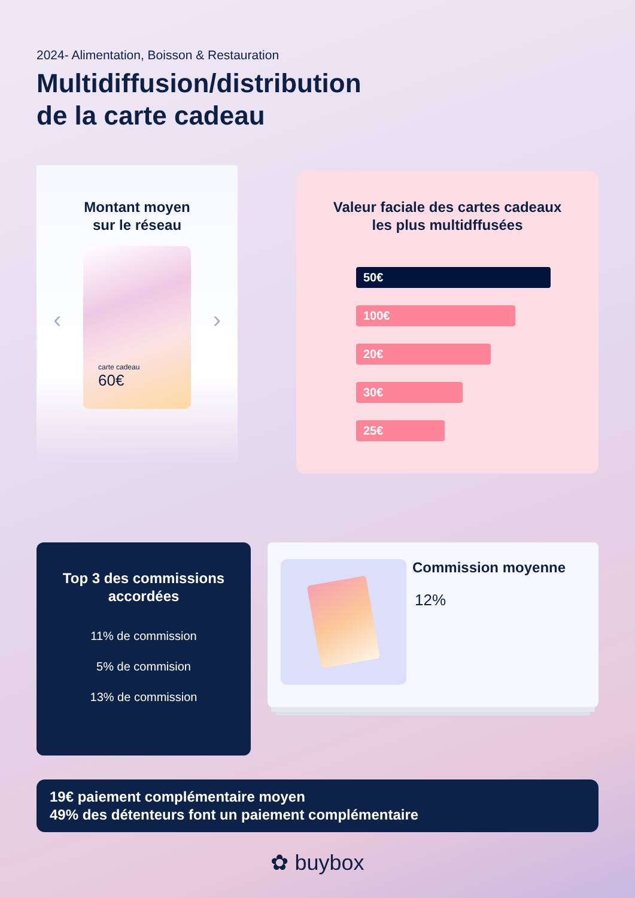2024- Alimentation, Boisson & Restauration
Multidiffusion/distribution
de la carte cadeau
Montant moyen
sur le réseau
‹ ›
carte cadeau
60€
Valeur faciale des cartes cadeaux
les plus multidffusées
50€
100€
20€
30€
25€
Top 3 des commissions
accordées
11% de commission
5% de commision
13% de commission
Commission moyenne
12%
19€ paiement complémentaire moyen
49% des détenteurs font un paiement complémentaire
✿ buybox